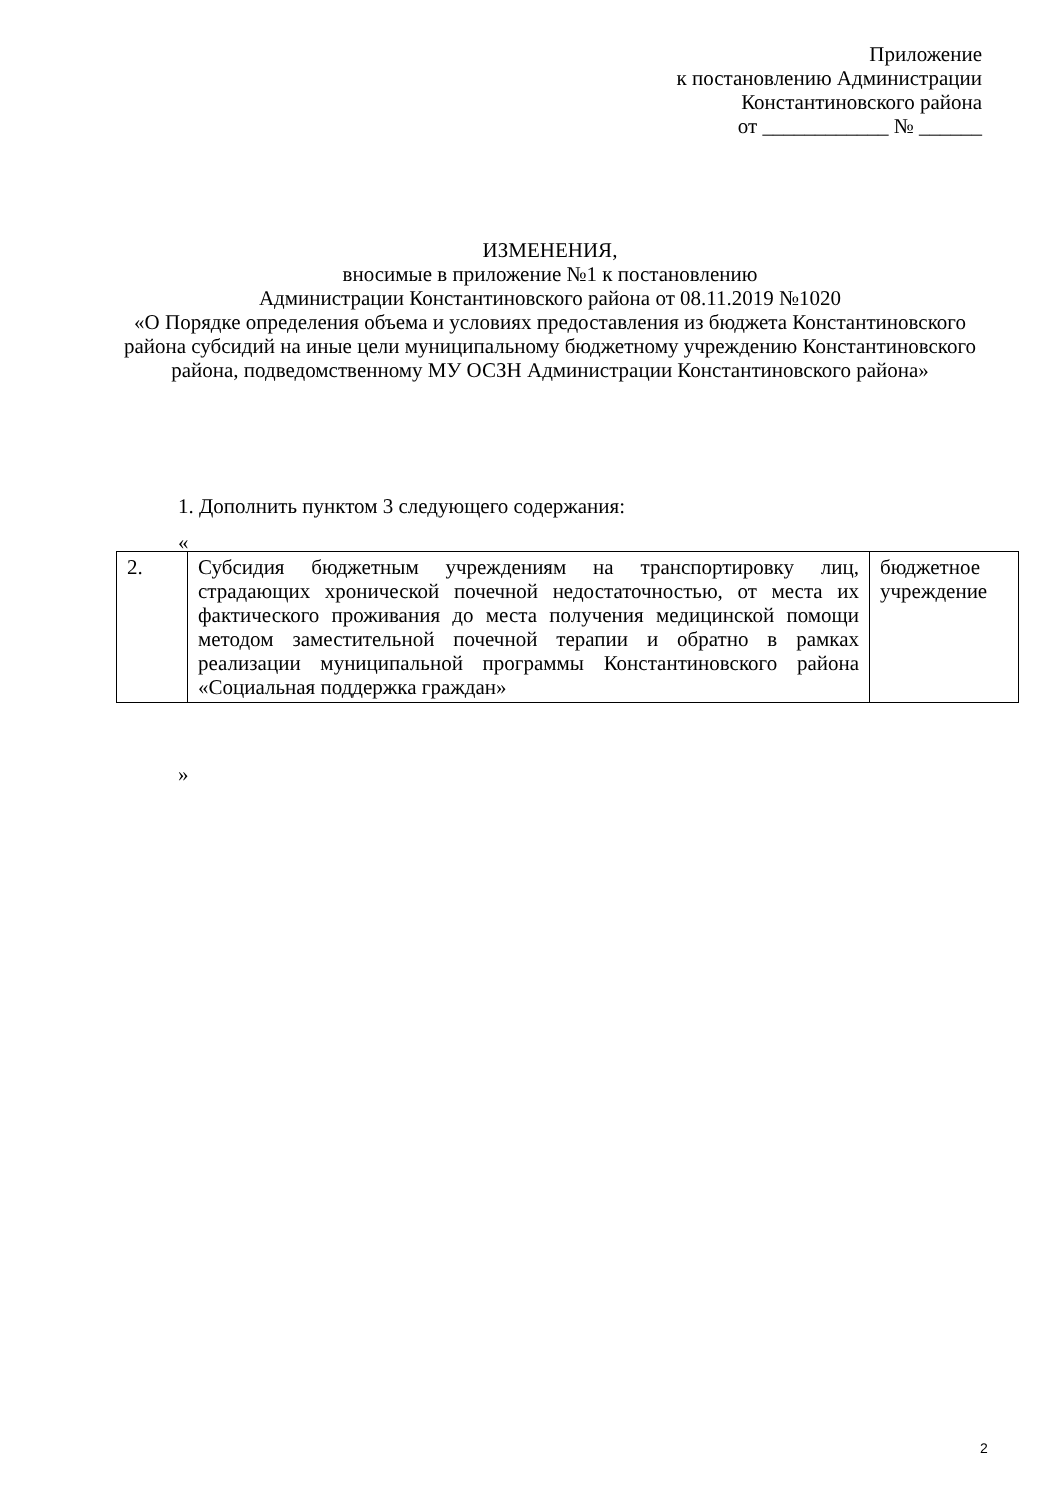Приложение
к постановлению Администрации
Константиновского района
от ____________ № ______
ИЗМЕНЕНИЯ,
вносимые в приложение №1 к постановлению
Администрации Константиновского района от 08.11.2019 №1020
«О Порядке определения объема и условиях предоставления из бюджета Константиновского района субсидий на иные цели муниципальному бюджетному учреждению Константиновского района, подведомственному МУ ОСЗН Администрации Константиновского района»
1. Дополнить пунктом 3 следующего содержания:
«
| 2. | Субсидия бюджетным учреждениям на транспортировку лиц, страдающих хронической почечной недостаточностью, от места их фактического проживания до места получения медицинской помощи методом заместительной почечной терапии и обратно в рамках реализации муниципальной программы Константиновского района «Социальная поддержка граждан» | бюджетное учреждение |
»
2